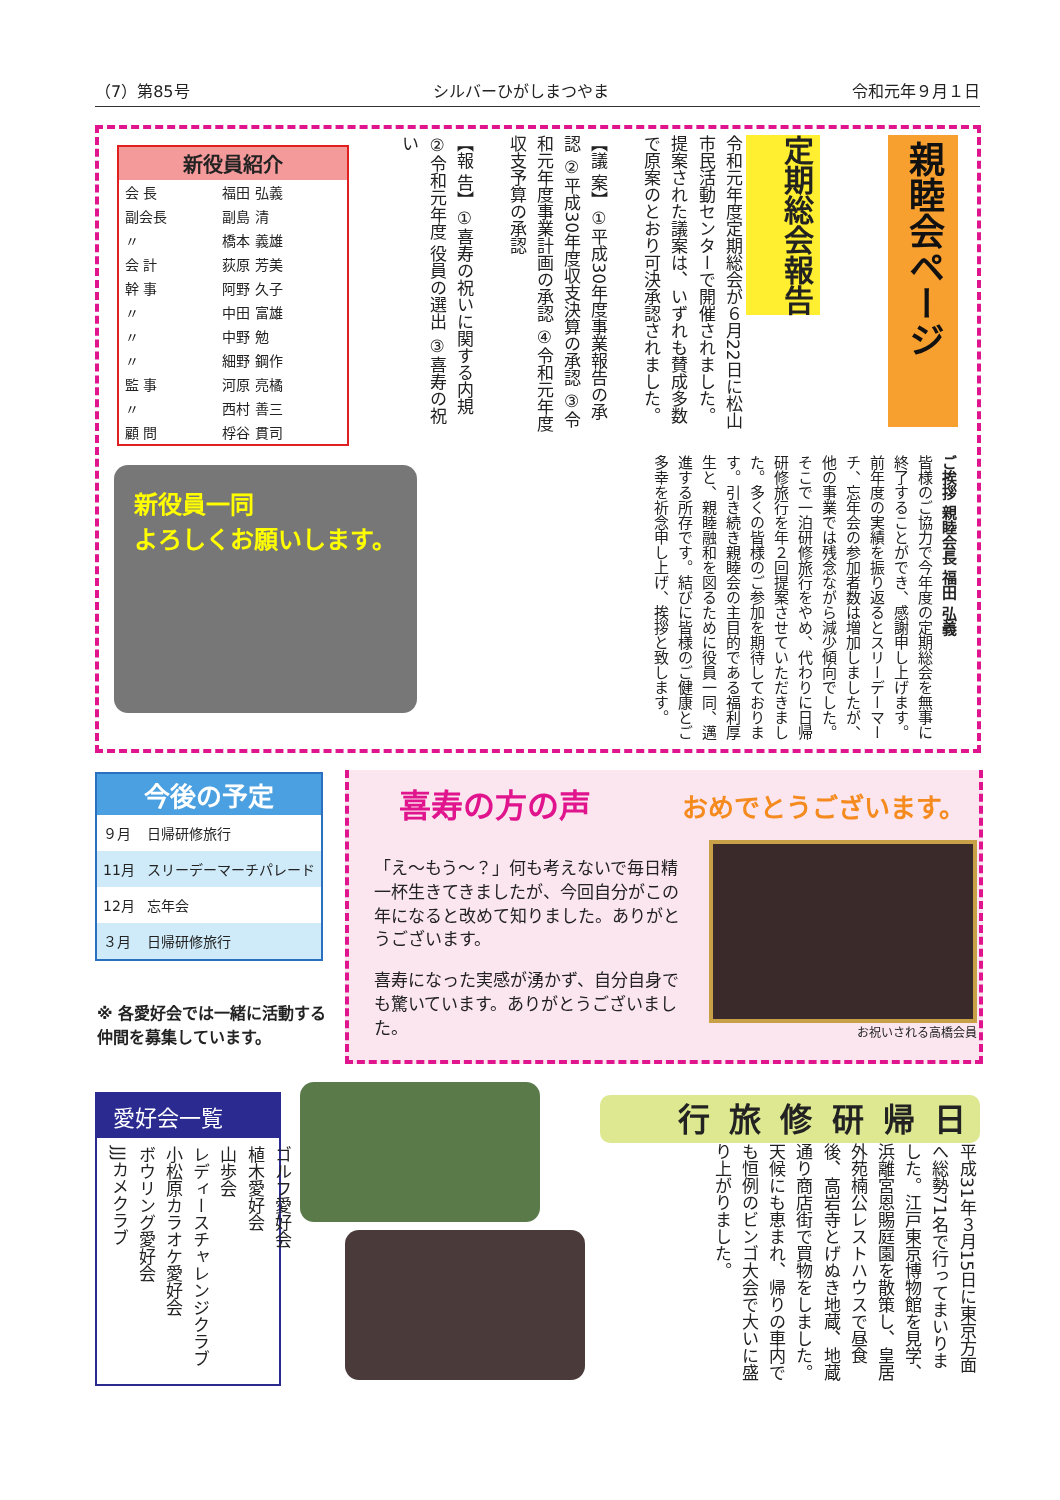（7）第85号 シルバーひがしまつやま 令和元年９月１日
親睦会ページ
定期総会報告
令和元年度定期総会が６月22日に松山市民活動センターで開催されました。提案された議案は、いずれも賛成多数で原案のとおり可決承認されました。
【議 案】①平成30年度事業報告の承認 ②平成30年度収支決算の承認 ③令和元年度事業計画の承認 ④令和元年度収支予算の承認
【報 告】①喜寿の祝いに関する内規 ②令和元年度 役員の選出 ③喜寿の祝い
| 新役員紹介 | |
| --- | --- |
| 会 長 | 福田 弘義 |
| 副会長 | 副島 清 |
| 〃 | 橋本 義雄 |
| 会 計 | 荻原 芳美 |
| 幹 事 | 阿野 久子 |
| 〃 | 中田 富雄 |
| 〃 | 中野 勉 |
| 〃 | 細野 鋼作 |
| 監 事 | 河原 亮橘 |
| 〃 | 西村 善三 |
| 顧 問 | 桴谷 貫司 |
ご挨拶 親睦会長 福田 弘義
皆様のご協力で今年度の定期総会を無事に終了することができ、感謝申し上げます。前年度の実績を振り返るとスリーデーマーチ、忘年会の参加者数は増加しましたが、他の事業では残念ながら減少傾向でした。そこで一泊研修旅行をやめ、代わりに日帰研修旅行を年２回提案させていただきました。多くの皆様のご参加を期待しております。引き続き親睦会の主目的である福利厚生と、親睦融和を図るために役員一同、邁進する所存です。結びに皆様のご健康とご多幸を祈念申し上げ、挨拶と致します。
新役員一同
よろしくお願いします。
| 今後の予定 | |
| --- | --- |
| ９月 | 日帰研修旅行 |
| 11月 | スリーデーマーチパレード |
| 12月 | 忘年会 |
| ３月 | 日帰研修旅行 |
※ 各愛好会では一緒に活動する仲間を募集しています。
喜寿の方の声 おめでとうございます。
「え～もう～？」何も考えないで毎日精一杯生きてきましたが、今回自分がこの年になると改めて知りました。ありがとうございます。
喜寿になった実感が湧かず、自分自身でも驚いています。ありがとうございました。
お祝いされる高橋会員
愛好会一覧
ゴルフ愛好会
植木愛好会
山歩会
レディースチャレンジクラブ
小松原カラオケ愛好会
ボウリング愛好会
JJJカメクラブ
日帰研修旅行
平成31年３月15日に東京方面へ総勢71名で行ってまいりました。江戸東京博物館を見学、浜離宮恩賜庭園を散策し、皇居外苑楠公レストハウスで昼食後、高岩寺とげぬき地蔵、地蔵通り商店街で買物をしました。天候にも恵まれ、帰りの車内でも恒例のビンゴ大会で大いに盛り上がりました。